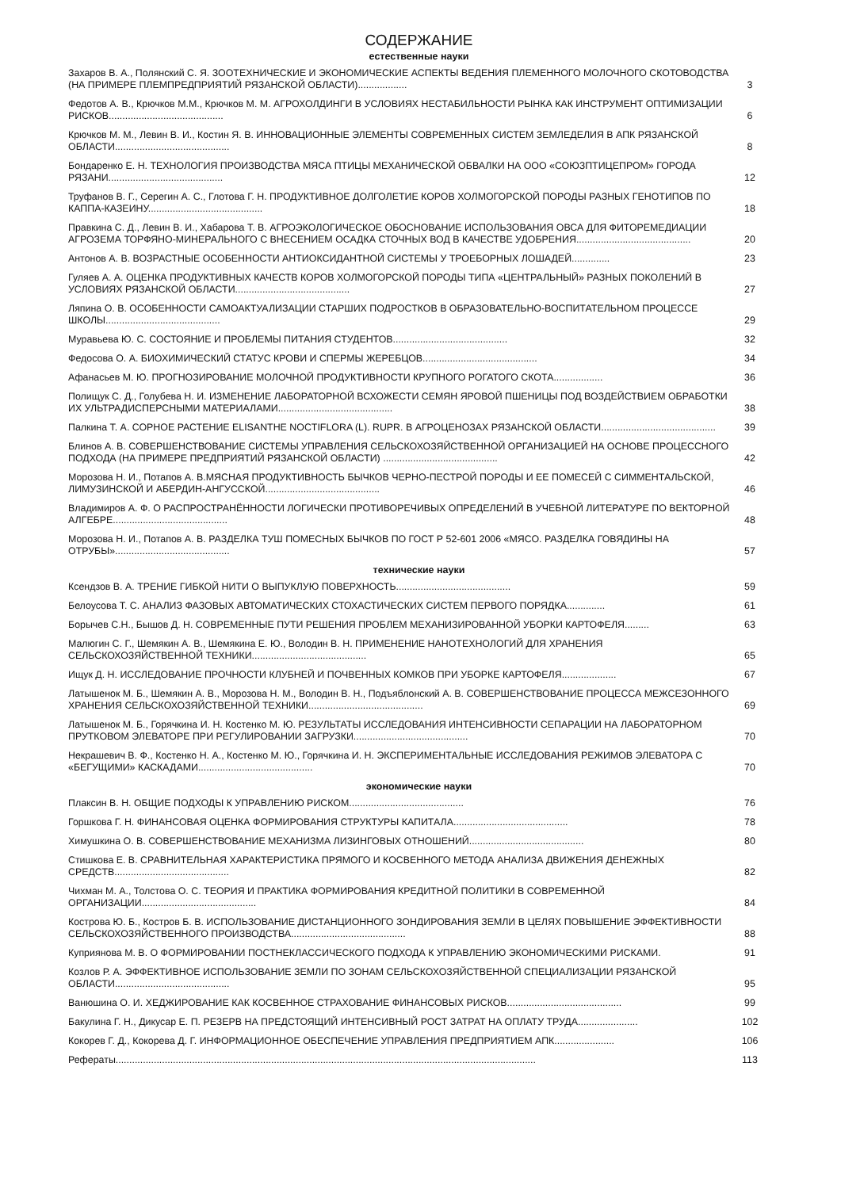СОДЕРЖАНИЕ
естественные науки
Захаров В. А., Полянский С. Я. ЗООТЕХНИЧЕСКИЕ И ЭКОНОМИЧЕСКИЕ АСПЕКТЫ ВЕДЕНИЯ ПЛЕМЕННОГО МОЛОЧНОГО СКОТОВОДСТВА (НА ПРИМЕРЕ ПЛЕМПРЕДПРИЯТИЙ РЯЗАНСКОЙ ОБЛАСТИ)..................
3
Федотов А. В., Крючков М.М., Крючков М. М. АГРОХОЛДИНГИ В УСЛОВИЯХ НЕСТАБИЛЬНОСТИ РЫНКА КАК ИНСТРУМЕНТ ОПТИМИЗАЦИИ РИСКОВ..........................................
6
Крючков М. М., Левин В. И., Костин Я. В. ИННОВАЦИОННЫЕ ЭЛЕМЕНТЫ СОВРЕМЕННЫХ СИСТЕМ ЗЕМЛЕДЕЛИЯ В АПК РЯЗАНСКОЙ ОБЛАСТИ..........................................
8
Бондаренко Е. Н. ТЕХНОЛОГИЯ ПРОИЗВОДСТВА МЯСА ПТИЦЫ МЕХАНИЧЕСКОЙ ОБВАЛКИ НА ООО «СОЮЗПТИЦЕПРОМ» ГОРОДА РЯЗАНИ..........................................
12
Труфанов В. Г., Серегин А. С., Глотова Г. Н. ПРОДУКТИВНОЕ ДОЛГОЛЕТИЕ КОРОВ ХОЛМОГОРСКОЙ ПОРОДЫ РАЗНЫХ ГЕНОТИПОВ ПО КАППА-КАЗЕИНУ..........................................
18
Правкина С. Д., Левин В. И., Хабарова Т. В. АГРОЭКОЛОГИЧЕСКОЕ ОБОСНОВАНИЕ ИСПОЛЬЗОВАНИЯ ОВСА ДЛЯ ФИТОРЕМЕДИАЦИИ АГРОЗЕМА ТОРФЯНО-МИНЕРАЛЬНОГО С ВНЕСЕНИЕМ ОСАДКА СТОЧНЫХ ВОД В КАЧЕСТВЕ УДОБРЕНИЯ..........................................
20
Антонов А. В. ВОЗРАСТНЫЕ ОСОБЕННОСТИ АНТИОКСИДАНТНОЙ СИСТЕМЫ У ТРОЕБОРНЫХ ЛОШАДЕЙ..............
23
Гуляев А. А. ОЦЕНКА ПРОДУКТИВНЫХ КАЧЕСТВ КОРОВ ХОЛМОГОРСКОЙ ПОРОДЫ ТИПА «ЦЕНТРАЛЬНЫЙ» РАЗНЫХ ПОКОЛЕНИЙ В УСЛОВИЯХ РЯЗАНСКОЙ ОБЛАСТИ..........................................
27
Ляпина О. В. ОСОБЕННОСТИ САМОАКТУАЛИЗАЦИИ СТАРШИХ ПОДРОСТКОВ В ОБРАЗОВАТЕЛЬНО-ВОСПИТАТЕЛЬНОМ ПРОЦЕССЕ ШКОЛЫ..........................................
29
Муравьева Ю. С. СОСТОЯНИЕ И ПРОБЛЕМЫ ПИТАНИЯ СТУДЕНТОВ..........................................
32
Федосова О. А. БИОХИМИЧЕСКИЙ СТАТУС КРОВИ И СПЕРМЫ ЖЕРЕБЦОВ..........................................
34
Афанасьев М. Ю. ПРОГНОЗИРОВАНИЕ МОЛОЧНОЙ ПРОДУКТИВНОСТИ КРУПНОГО РОГАТОГО СКОТА..................
36
Полищук С. Д., Голубева Н. И. ИЗМЕНЕНИЕ ЛАБОРАТОРНОЙ ВСХОЖЕСТИ СЕМЯН ЯРОВОЙ ПШЕНИЦЫ ПОД ВОЗДЕЙСТВИЕМ ОБРАБОТКИ ИХ УЛЬТРАДИСПЕРСНЫМИ МАТЕРИАЛАМИ..........................................
38
Палкина Т. А. СОРНОЕ РАСТЕНИЕ ELISANTHE NOCTIFLORA (L). RUPR. В АГРОЦЕНОЗАХ РЯЗАНСКОЙ ОБЛАСТИ..........................................
39
Блинов А. В. СОВЕРШЕНСТВОВАНИЕ СИСТЕМЫ УПРАВЛЕНИЯ СЕЛЬСКОХОЗЯЙСТВЕННОЙ ОРГАНИЗАЦИЕЙ НА ОСНОВЕ ПРОЦЕССНОГО ПОДХОДА (НА ПРИМЕРЕ ПРЕДПРИЯТИЙ РЯЗАНСКОЙ ОБЛАСТИ) ..........................................
42
Морозова Н. И., Потапов А. В.МЯСНАЯ ПРОДУКТИВНОСТЬ БЫЧКОВ ЧЕРНО-ПЕСТРОЙ ПОРОДЫ И ЕЕ ПОМЕСЕЙ С СИММЕНТАЛЬСКОЙ, ЛИМУЗИНСКОЙ И АБЕРДИН-АНГУССКОЙ..........................................
46
Владимиров А. Ф. О РАСПРОСТРАНЁННОСТИ ЛОГИЧЕСКИ ПРОТИВОРЕЧИВЫХ ОПРЕДЕЛЕНИЙ В УЧЕБНОЙ ЛИТЕРАТУРЕ ПО ВЕКТОРНОЙ АЛГЕБРЕ..........................................
48
Морозова Н. И., Потапов А. В. РАЗДЕЛКА ТУШ ПОМЕСНЫХ БЫЧКОВ ПО ГОСТ Р 52-601 2006 «МЯСО. РАЗДЕЛКА ГОВЯДИНЫ НА ОТРУБЫ»..........................................
57
технические науки
Ксендзов В. А. ТРЕНИЕ ГИБКОЙ НИТИ О ВЫПУКЛУЮ ПОВЕРХНОСТЬ..........................................
59
Белоусова Т. С. АНАЛИЗ ФАЗОВЫХ АВТОМАТИЧЕСКИХ СТОХАСТИЧЕСКИХ СИСТЕМ ПЕРВОГО ПОРЯДКА..............
61
Борычев С.Н., Бышов Д. Н. СОВРЕМЕННЫЕ ПУТИ РЕШЕНИЯ ПРОБЛЕМ МЕХАНИЗИРОВАННОЙ УБОРКИ КАРТОФЕЛЯ.........
63
Малюгин С. Г., Шемякин А. В., Шемякина Е. Ю., Володин В. Н. ПРИМЕНЕНИЕ НАНОТЕХНОЛОГИЙ ДЛЯ ХРАНЕНИЯ СЕЛЬСКОХОЗЯЙСТВЕННОЙ ТЕХНИКИ..........................................
65
Ищук Д. Н. ИССЛЕДОВАНИЕ ПРОЧНОСТИ КЛУБНЕЙ И ПОЧВЕННЫХ КОМКОВ ПРИ УБОРКЕ КАРТОФЕЛЯ....................
67
Латышенок М. Б., Шемякин А. В., Морозова Н. М., Володин В. Н., Подъяблонский А. В. СОВЕРШЕНСТВОВАНИЕ ПРОЦЕССА МЕЖСЕЗОННОГО ХРАНЕНИЯ СЕЛЬСКОХОЗЯЙСТВЕННОЙ ТЕХНИКИ..........................................
69
Латышенок М. Б., Горячкина И. Н. Костенко М. Ю. РЕЗУЛЬТАТЫ ИССЛЕДОВАНИЯ ИНТЕНСИВНОСТИ СЕПАРАЦИИ НА ЛАБОРАТОРНОМ ПРУТКОВОМ ЭЛЕВАТОРЕ ПРИ РЕГУЛИРОВАНИИ ЗАГРУЗКИ..........................................
70
Некрашевич В. Ф., Костенко Н. А., Костенко М. Ю., Горячкина И. Н. ЭКСПЕРИМЕНТАЛЬНЫЕ ИССЛЕДОВАНИЯ РЕЖИМОВ ЭЛЕВАТОРА С «БЕГУЩИМИ» КАСКАДАМИ..........................................
70
экономические науки
Плаксин В. Н. ОБЩИЕ ПОДХОДЫ К УПРАВЛЕНИЮ РИСКОМ..........................................
76
Горшкова Г. Н. ФИНАНСОВАЯ ОЦЕНКА ФОРМИРОВАНИЯ СТРУКТУРЫ КАПИТАЛА..........................................
78
Химушкина О. В. СОВЕРШЕНСТВОВАНИЕ МЕХАНИЗМА ЛИЗИНГОВЫХ ОТНОШЕНИЙ..........................................
80
Стишкова Е. В. СРАВНИТЕЛЬНАЯ ХАРАКТЕРИСТИКА ПРЯМОГО И КОСВЕННОГО МЕТОДА АНАЛИЗА ДВИЖЕНИЯ ДЕНЕЖНЫХ СРЕДСТВ..........................................
82
Чихман М. А., Толстова О. С. ТЕОРИЯ И ПРАКТИКА ФОРМИРОВАНИЯ КРЕДИТНОЙ ПОЛИТИКИ В СОВРЕМЕННОЙ ОРГАНИЗАЦИИ..........................................
84
Кострова Ю. Б., Костров Б. В. ИСПОЛЬЗОВАНИЕ ДИСТАНЦИОННОГО ЗОНДИРОВАНИЯ ЗЕМЛИ В ЦЕЛЯХ ПОВЫШЕНИЕ ЭФФЕКТИВНОСТИ СЕЛЬСКОХОЗЯЙСТВЕННОГО ПРОИЗВОДСТВА..........................................
88
Куприянова М. В. О ФОРМИРОВАНИИ ПОСТНЕКЛАССИЧЕСКОГО ПОДХОДА К УПРАВЛЕНИЮ ЭКОНОМИЧЕСКИМИ РИСКАМИ.
91
Козлов Р. А. ЭФФЕКТИВНОЕ ИСПОЛЬЗОВАНИЕ ЗЕМЛИ ПО ЗОНАМ СЕЛЬСКОХОЗЯЙСТВЕННОЙ СПЕЦИАЛИЗАЦИИ РЯЗАНСКОЙ ОБЛАСТИ..........................................
95
Ванюшина О. И. ХЕДЖИРОВАНИЕ КАК КОСВЕННОЕ СТРАХОВАНИЕ ФИНАНСОВЫХ РИСКОВ..........................................
99
Бакулина Г. Н., Дикусар Е. П. РЕЗЕРВ НА ПРЕДСТОЯЩИЙ ИНТЕНСИВНЫЙ РОСТ ЗАТРАТ НА ОПЛАТУ ТРУДА......................
102
Кокорев Г. Д., Кокорева Д. Г. ИНФОРМАЦИОННОЕ ОБЕСПЕЧЕНИЕ УПРАВЛЕНИЯ ПРЕДПРИЯТИЕМ АПК......................
106
Рефераты..........................................................................................................................................................
113